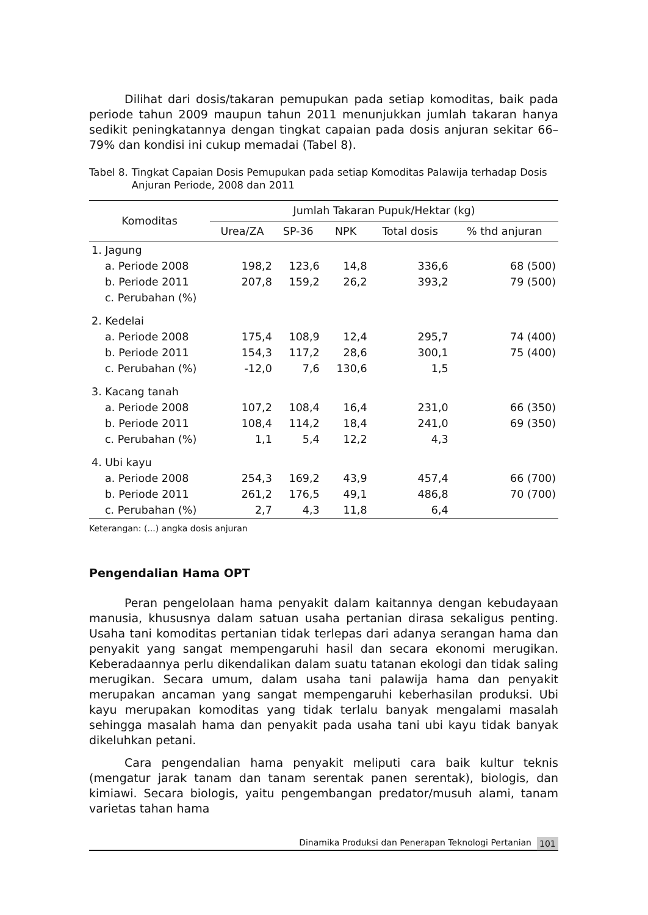Dilihat dari dosis/takaran pemupukan pada setiap komoditas, baik pada periode tahun 2009 maupun tahun 2011 menunjukkan jumlah takaran hanya sedikit peningkatannya dengan tingkat capaian pada dosis anjuran sekitar 66–79% dan kondisi ini cukup memadai (Tabel 8).
Tabel 8. Tingkat Capaian Dosis Pemupukan pada setiap Komoditas Palawija terhadap Dosis Anjuran Periode, 2008 dan 2011
| Komoditas | Jumlah Takaran Pupuk/Hektar (kg) | | | | |
| --- | --- | --- | --- | --- | --- |
| | Urea/ZA | SP-36 | NPK | Total dosis | % thd anjuran |
| 1. Jagung | | | | | |
| a. Periode 2008 | 198,2 | 123,6 | 14,8 | 336,6 | 68 (500) |
| b. Periode 2011 | 207,8 | 159,2 | 26,2 | 393,2 | 79 (500) |
| c. Perubahan (%) | | | | | |
| 2. Kedelai | | | | | |
| a. Periode 2008 | 175,4 | 108,9 | 12,4 | 295,7 | 74 (400) |
| b. Periode 2011 | 154,3 | 117,2 | 28,6 | 300,1 | 75 (400) |
| c. Perubahan (%) | -12,0 | 7,6 | 130,6 | 1,5 | |
| 3. Kacang tanah | | | | | |
| a. Periode 2008 | 107,2 | 108,4 | 16,4 | 231,0 | 66 (350) |
| b. Periode 2011 | 108,4 | 114,2 | 18,4 | 241,0 | 69 (350) |
| c. Perubahan (%) | 1,1 | 5,4 | 12,2 | 4,3 | |
| 4. Ubi kayu | | | | | |
| a. Periode 2008 | 254,3 | 169,2 | 43,9 | 457,4 | 66 (700) |
| b. Periode 2011 | 261,2 | 176,5 | 49,1 | 486,8 | 70 (700) |
| c. Perubahan (%) | 2,7 | 4,3 | 11,8 | 6,4 | |
Keterangan: (...) angka dosis anjuran
Pengendalian Hama OPT
Peran pengelolaan hama penyakit dalam kaitannya dengan kebudayaan manusia, khususnya dalam satuan usaha pertanian dirasa sekaligus penting. Usaha tani komoditas pertanian tidak terlepas dari adanya serangan hama dan penyakit yang sangat mempengaruhi hasil dan secara ekonomi merugikan. Keberadaannya perlu dikendalikan dalam suatu tatanan ekologi dan tidak saling merugikan. Secara umum, dalam usaha tani palawija hama dan penyakit merupakan ancaman yang sangat mempengaruhi keberhasilan produksi. Ubi kayu merupakan komoditas yang tidak terlalu banyak mengalami masalah sehingga masalah hama dan penyakit pada usaha tani ubi kayu tidak banyak dikeluhkan petani.
Cara pengendalian hama penyakit meliputi cara baik kultur teknis (mengatur jarak tanam dan tanam serentak panen serentak), biologis, dan kimiawi. Secara biologis, yaitu pengembangan predator/musuh alami, tanam varietas tahan hama
Dinamika Produksi dan Penerapan Teknologi Pertanian 101